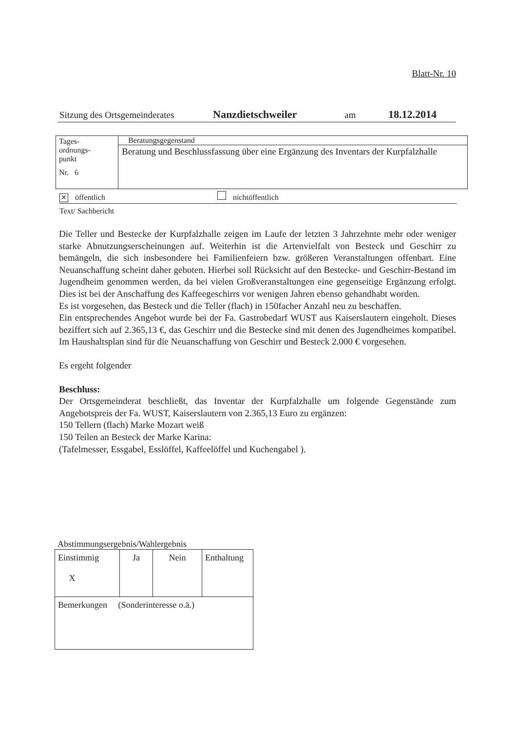Blatt-Nr. 10
Sitzung des Ortsgemeinderates Nanzdietschweiler am 18.12.2014
| Tages- ordnungs- punkt Nr. 6 | Beratungsgegenstand |
| | Beratung und Beschlussfassung über eine Ergänzung des Inventars der Kurpfalzhalle |
✕ öffentlich nichtöffentlich
Text/ Sachbericht
Die Teller und Bestecke der Kurpfalzhalle zeigen im Laufe der letzten 3 Jahrzehnte mehr oder weniger starke Abnutzungserscheinungen auf. Weiterhin ist die Artenvielfalt von Besteck und Geschirr zu bemängeln, die sich insbesondere bei Familienfeiern bzw. größeren Veranstaltungen offenbart. Eine Neuanschaffung scheint daher geboten. Hierbei soll Rücksicht auf den Bestecke- und Geschirr-Bestand im Jugendheim genommen werden, da bei vielen Großveranstaltungen eine gegenseitige Ergänzung erfolgt. Dies ist bei der Anschaffung des Kaffeegeschirrs vor wenigen Jahren ebenso gehandhabt worden.
Es ist vorgesehen, das Besteck und die Teller (flach) in 150facher Anzahl neu zu beschaffen.
Ein entsprechendes Angebot wurde bei der Fa. Gastrobedarf WUST aus Kaiserslautern eingeholt. Dieses beziffert sich auf 2.365,13 €, das Geschirr und die Bestecke sind mit denen des Jugendheimes kompatibel. Im Haushaltsplan sind für die Neuanschaffung von Geschirr und Besteck 2.000 € vorgesehen.
Es ergeht folgender
Beschluss:
Der Ortsgemeinderat beschließt, das Inventar der Kurpfalzhalle um folgende Gegenstände zum Angebotspreis der Fa. WUST, Kaiserslautern von 2.365,13 Euro zu ergänzen:
150 Tellern (flach) Marke Mozart weiß
150 Teilen an Besteck der Marke Karina:
(Tafelmesser, Essgabel, Esslöffel, Kaffeelöffel und Kuchengabel ).
Abstimmungsergebnis/Wahlergebnis
| Einstimmig X | Ja | Nein | Enthaltung |
| Bemerkungen (Sonderinteresse o.ä.) | | | |